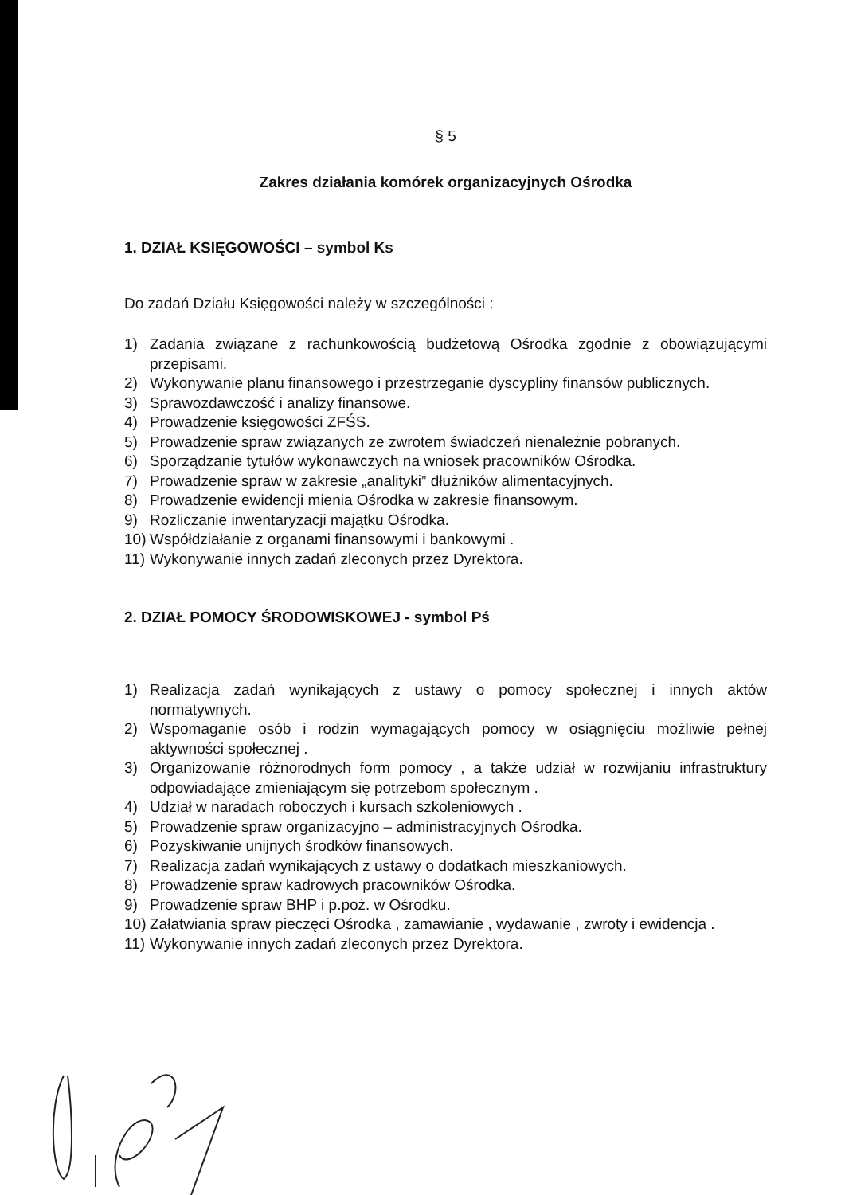§ 5
Zakres działania komórek organizacyjnych Ośrodka
1. DZIAŁ KSIĘGOWOŚCI – symbol Ks
Do zadań Działu Księgowości należy w szczególności :
1) Zadania związane z rachunkowością budżetową Ośrodka zgodnie z obowiązującymi przepisami.
2) Wykonywanie planu finansowego i przestrzeganie dyscypliny finansów publicznych.
3) Sprawozdawczość i analizy finansowe.
4) Prowadzenie księgowości ZFŚS.
5) Prowadzenie spraw związanych ze zwrotem świadczeń nienależnie pobranych.
6) Sporządzanie tytułów wykonawczych na wniosek pracowników Ośrodka.
7) Prowadzenie spraw w zakresie „analityki” dłużników alimentacyjnych.
8) Prowadzenie ewidencji mienia Ośrodka w zakresie finansowym.
9) Rozliczanie inwentaryzacji majątku Ośrodka.
10) Współdziałanie z organami finansowymi i bankowymi .
11) Wykonywanie innych zadań zleconych przez Dyrektora.
2. DZIAŁ POMOCY ŚRODOWISKOWEJ - symbol Pś
1) Realizacja zadań wynikających z ustawy o pomocy społecznej i innych aktów normatywnych.
2) Wspomaganie osób i rodzin wymagających pomocy w osiągnięciu możliwie pełnej aktywności społecznej .
3) Organizowanie różnorodnych form pomocy , a także udział w rozwijaniu infrastruktury odpowiadające zmieniającym się potrzebom społecznym .
4) Udział w naradach roboczych i kursach szkoleniowych .
5) Prowadzenie spraw organizacyjno – administracyjnych Ośrodka.
6) Pozyskiwanie unijnych środków finansowych.
7) Realizacja zadań wynikających z ustawy o dodatkach mieszkaniowych.
8) Prowadzenie spraw kadrowych pracowników Ośrodka.
9) Prowadzenie spraw BHP i p.poż. w Ośrodku.
10) Załatwiania spraw pieczęci Ośrodka , zamawianie , wydawanie , zwroty i ewidencja .
11) Wykonywanie innych zadań zleconych przez Dyrektora.